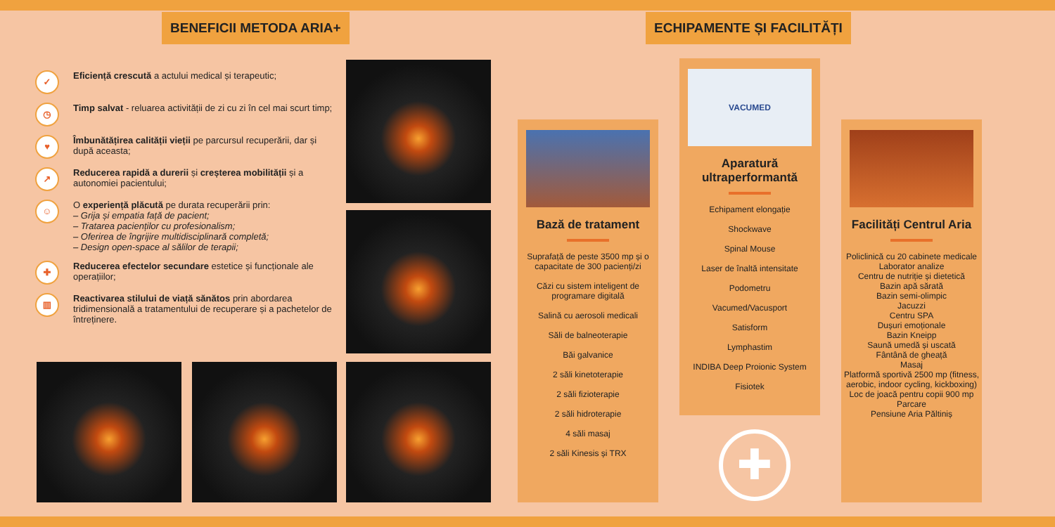BENEFICII METODA ARIA+
✓
Eficiență crescută a actului medical și terapeutic;
◷
Timp salvat - reluarea activității de zi cu zi în cel mai scurt timp;
♥
Îmbunătățirea calității vieții pe parcursul recuperării, dar și după aceasta;
↗
Reducerea rapidă a durerii și creșterea mobilității și a autonomiei pacientului;
☺
O experiență plăcută pe durata recuperării prin:
– Grija și empatia față de pacient;
– Tratarea pacienților cu profesionalism;
– Oferirea de îngrijire multidisciplinară completă;
– Design open-space al sălilor de terapii;
✚
Reducerea efectelor secundare estetice și funcționale ale operațiilor;
▥
Reactivarea stilului de viață sănătos prin abordarea tridimensională a tratamentului de recuperare și a pachetelor de întreținere.
ECHIPAMENTE ȘI FACILITĂȚI
Bază de tratament
Suprafață de peste 3500 mp și o capacitate de 300 pacienți/zi
Căzi cu sistem inteligent de programare digitală
Salină cu aerosoli medicali
Săli de balneoterapie
Băi galvanice
2 săli kinetoterapie
2 săli fizioterapie
2 săli hidroterapie
4 săli masaj
2 săli Kinesis și TRX
VACUMED
Aparatură ultraperformantă
Echipament elongație
Shockwave
Spinal Mouse
Laser de înaltă intensitate
Podometru
Vacumed/Vacusport
Satisform
Lymphastim
INDIBA Deep Proionic System
Fisiotek
✚
Facilități Centrul Aria
Policlinică cu 20 cabinete medicale
Laborator analize
Centru de nutriție și dietetică
Bazin apă sărată
Bazin semi-olimpic
Jacuzzi
Centru SPA
Dușuri emoționale
Bazin Kneipp
Saună umedă și uscată
Fântână de gheață
Masaj
Platformă sportivă 2500 mp (fitness, aerobic, indoor cycling, kickboxing)
Loc de joacă pentru copii 900 mp
Parcare
Pensiune Aria Păltiniș